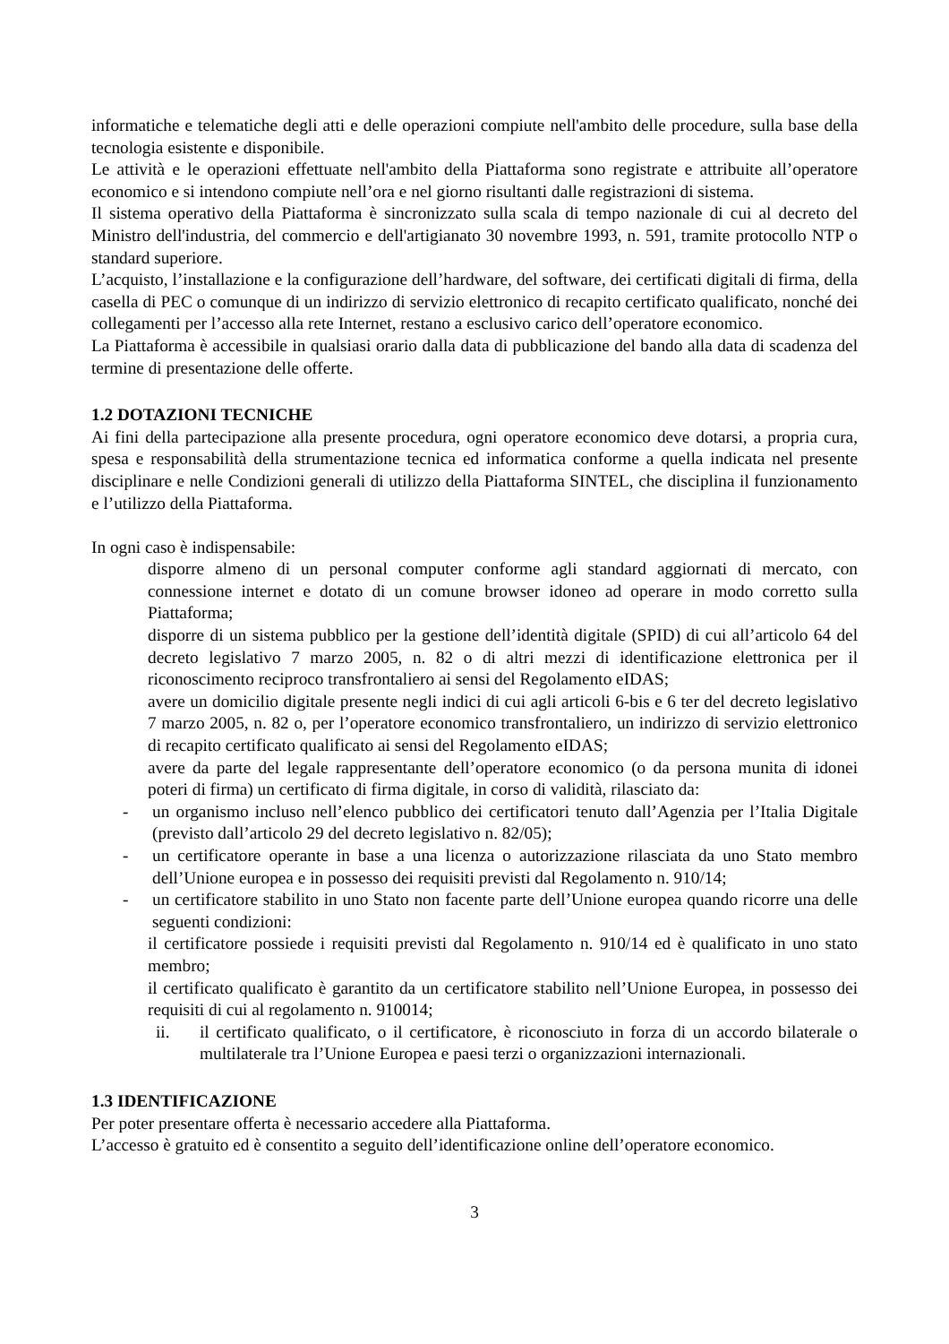informatiche e telematiche degli atti e delle operazioni compiute nell'ambito delle procedure, sulla base della tecnologia esistente e disponibile.
Le attività e le operazioni effettuate nell'ambito della Piattaforma sono registrate e attribuite all’operatore economico e si intendono compiute nell’ora e nel giorno risultanti dalle registrazioni di sistema.
Il sistema operativo della Piattaforma è sincronizzato sulla scala di tempo nazionale di cui al decreto del Ministro dell'industria, del commercio e dell'artigianato 30 novembre 1993, n. 591, tramite protocollo NTP o standard superiore.
L’acquisto, l’installazione e la configurazione dell’hardware, del software, dei certificati digitali di firma, della casella di PEC o comunque di un indirizzo di servizio elettronico di recapito certificato qualificato, nonché dei collegamenti per l’accesso alla rete Internet, restano a esclusivo carico dell’operatore economico.
La Piattaforma è accessibile in qualsiasi orario dalla data di pubblicazione del bando alla data di scadenza del termine di presentazione delle offerte.
1.2 DOTAZIONI TECNICHE
Ai fini della partecipazione alla presente procedura, ogni operatore economico deve dotarsi, a propria cura, spesa e responsabilità della strumentazione tecnica ed informatica conforme a quella indicata nel presente disciplinare e nelle Condizioni generali di utilizzo della Piattaforma SINTEL, che disciplina il funzionamento e l’utilizzo della Piattaforma.
In ogni caso è indispensabile:
disporre almeno di un personal computer conforme agli standard aggiornati di mercato, con connessione internet e dotato di un comune browser idoneo ad operare in modo corretto sulla Piattaforma;
disporre di un sistema pubblico per la gestione dell’identità digitale (SPID) di cui all’articolo 64 del decreto legislativo 7 marzo 2005, n. 82 o di altri mezzi di identificazione elettronica per il riconoscimento reciproco transfrontaliero ai sensi del Regolamento eIDAS;
avere un domicilio digitale presente negli indici di cui agli articoli 6-bis e 6 ter del decreto legislativo 7 marzo 2005, n. 82 o, per l’operatore economico transfrontaliero, un indirizzo di servizio elettronico di recapito certificato qualificato ai sensi del Regolamento eIDAS;
avere da parte del legale rappresentante dell’operatore economico (o da persona munita di idonei poteri di firma) un certificato di firma digitale, in corso di validità, rilasciato da:
- un organismo incluso nell’elenco pubblico dei certificatori tenuto dall’Agenzia per l’Italia Digitale (previsto dall’articolo 29 del decreto legislativo n. 82/05);
- un certificatore operante in base a una licenza o autorizzazione rilasciata da uno Stato membro dell’Unione europea e in possesso dei requisiti previsti dal Regolamento n. 910/14;
- un certificatore stabilito in uno Stato non facente parte dell’Unione europea quando ricorre una delle seguenti condizioni:
il certificatore possiede i requisiti previsti dal Regolamento n. 910/14 ed è qualificato in uno stato membro;
il certificato qualificato è garantito da un certificatore stabilito nell’Unione Europea, in possesso dei requisiti di cui al regolamento n. 910014;
ii. il certificato qualificato, o il certificatore, è riconosciuto in forza di un accordo bilaterale o multilaterale tra l’Unione Europea e paesi terzi o organizzazioni internazionali.
1.3 IDENTIFICAZIONE
Per poter presentare offerta è necessario accedere alla Piattaforma.
L’accesso è gratuito ed è consentito a seguito dell’identificazione online dell’operatore economico.
3